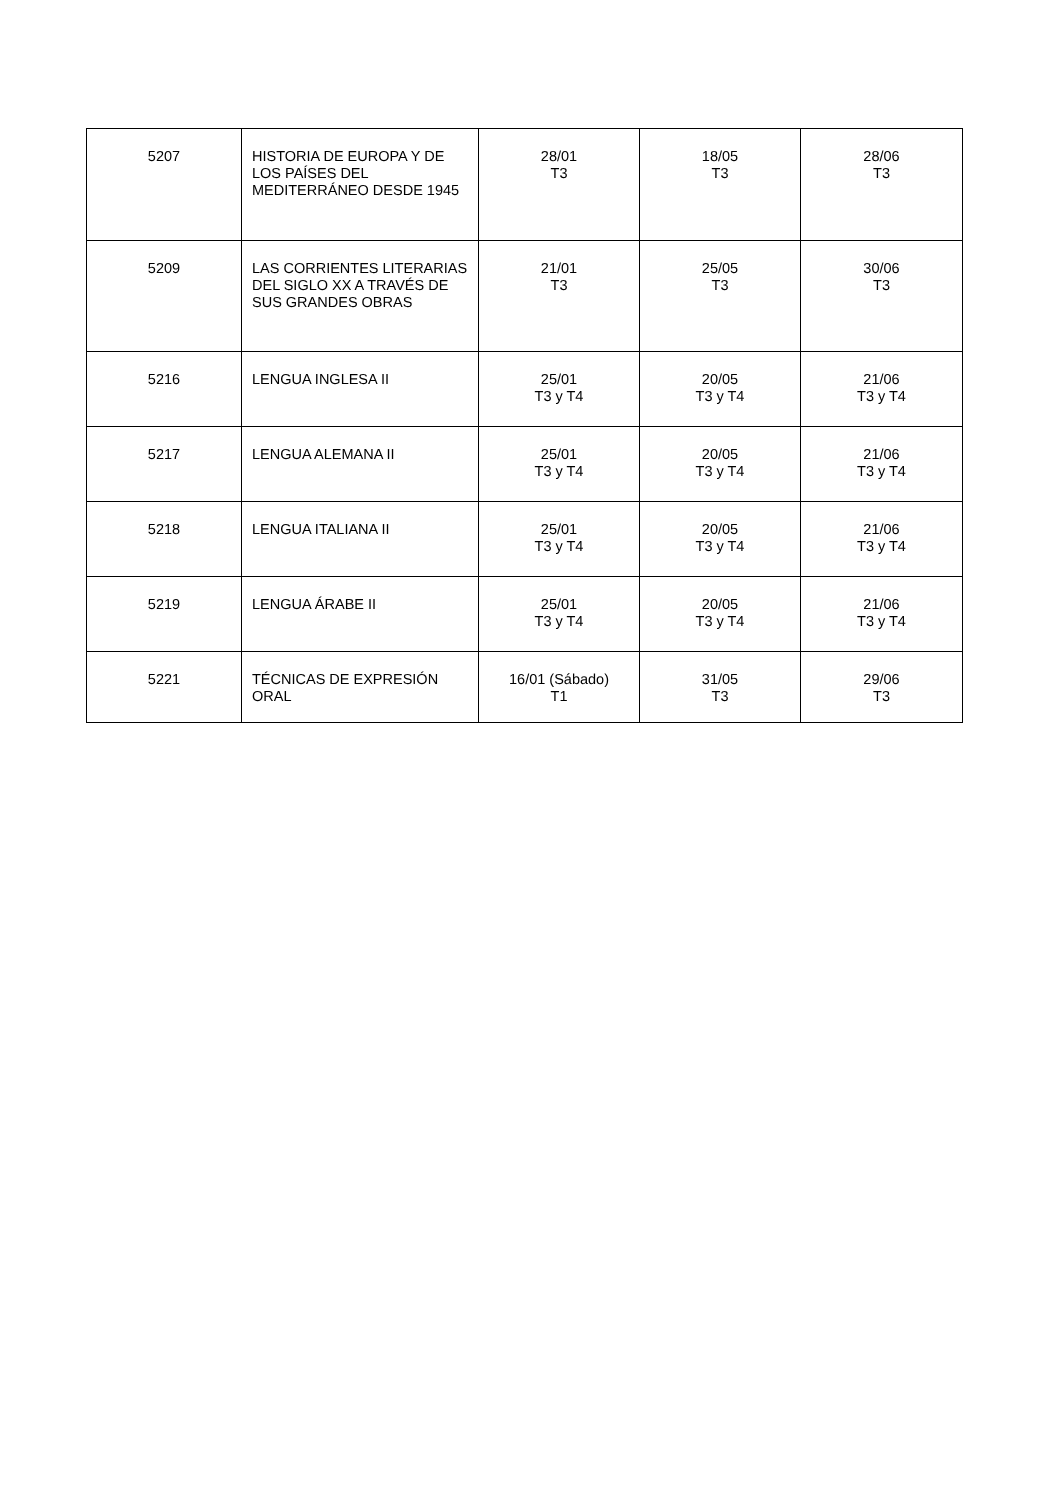| 5207 | HISTORIA DE EUROPA Y DE LOS PAÍSES DEL MEDITERRÁNEO DESDE 1945 | 28/01 T3 | 18/05 T3 | 28/06 T3 |
| 5209 | LAS CORRIENTES LITERARIAS DEL SIGLO XX A TRAVÉS DE SUS GRANDES OBRAS | 21/01 T3 | 25/05 T3 | 30/06 T3 |
| 5216 | LENGUA INGLESA II | 25/01 T3 y T4 | 20/05 T3 y T4 | 21/06 T3 y T4 |
| 5217 | LENGUA ALEMANA II | 25/01 T3 y T4 | 20/05 T3 y T4 | 21/06 T3 y T4 |
| 5218 | LENGUA ITALIANA II | 25/01 T3 y T4 | 20/05 T3 y T4 | 21/06 T3 y T4 |
| 5219 | LENGUA ÁRABE II | 25/01 T3 y T4 | 20/05 T3 y T4 | 21/06 T3 y T4 |
| 5221 | TÉCNICAS DE EXPRESIÓN ORAL | 16/01 (Sábado) T1 | 31/05 T3 | 29/06 T3 |